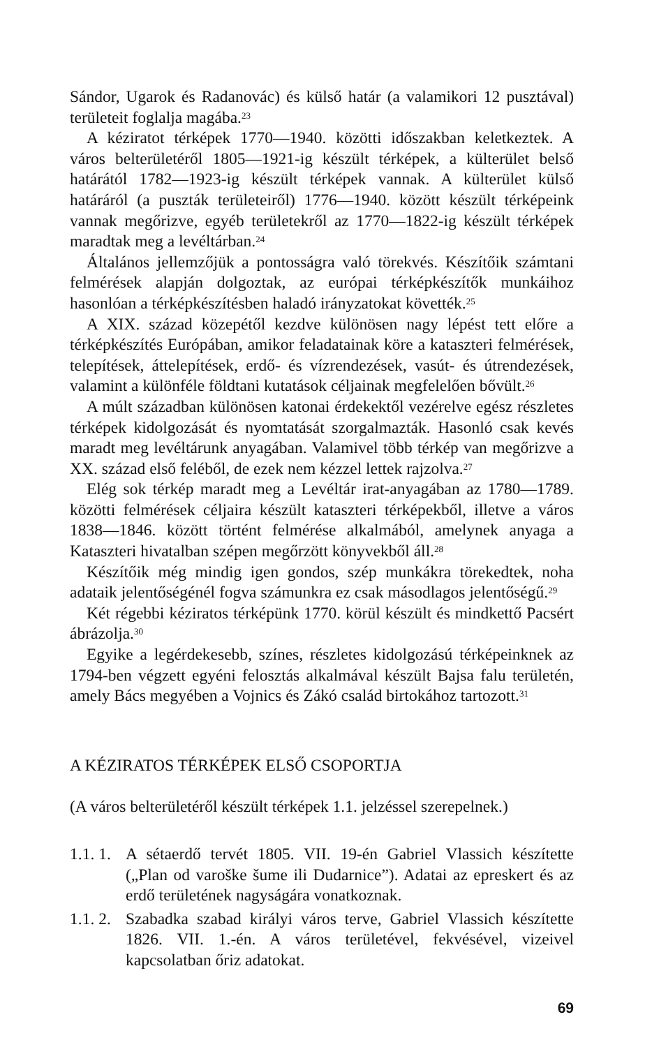Sándor, Ugarok és Radanovác) és külső határ (a valamikori 12 pusztával) területeit foglalja magába.<sup>23</sup>
A kéziratot térképek 1770—1940. közötti időszakban keletkeztek. A város belterületéről 1805—1921-ig készült térképek, a külterület belső határától 1782—1923-ig készült térképek vannak. A külterület külső határáról (a puszták területeiről) 1776—1940. között készült térképeink vannak megőrizve, egyéb területekről az 1770—1822-ig készült térképek maradtak meg a levéltárban.<sup>24</sup>
Általános jellemzőjük a pontosságra való törekvés. Készítőik számtani felmérések alapján dolgoztak, az európai térképkészítők munkáihoz hasonlóan a térképkészítésben haladó irányzatokat követték.<sup>25</sup>
A XIX. század közepétől kezdve különösen nagy lépést tett előre a térképkészítés Európában, amikor feladatainak köre a kataszteri felmérések, telepítések, áttelepítések, erdő- és vízrendezések, vasút- és útrendezések, valamint a különféle földtani kutatások céljainak megfelelően bővült.<sup>26</sup>
A múlt században különösen katonai érdekektől vezérelve egész részletes térképek kidolgozását és nyomtatását szorgalmazták. Hasonló csak kevés maradt meg levéltárunk anyagában. Valamivel több térkép van megőrizve a XX. század első feléből, de ezek nem kézzel lettek rajzolva.<sup>27</sup>
Elég sok térkép maradt meg a Levéltár irat-anyagában az 1780—1789. közötti felmérések céljaira készült kataszteri térképekből, illetve a város 1838—1846. között történt felmérése alkalmából, amelynek anyaga a Kataszteri hivatalban szépen megőrzött könyvekből áll.<sup>28</sup>
Készítőik még mindig igen gondos, szép munkákra törekedtek, noha adataik jelentőségénél fogva számunkra ez csak másodlagos jelentőségű.<sup>29</sup>
Két régebbi kéziratos térképünk 1770. körül készült és mindkettő Pacsért ábrázolja.<sup>30</sup>
Egyike a legérdekesebb, színes, részletes kidolgozású térképeinknek az 1794-ben végzett egyéni felosztás alkalmával készült Bajsa falu területén, amely Bács megyében a Vojnics és Zákó család birtokához tartozott.<sup>31</sup>
A KÉZIRATOS TÉRKÉPEK ELSŐ CSOPORTJA
(A város belterületéről készült térképek 1.1. jelzéssel szerepelnek.)
1.1. 1. A sétaerdő tervét 1805. VII. 19-én Gabriel Vlassich készítette („Plan od varoške šume ili Dudarnice”). Adatai az epreskert és az erdő területének nagyságára vonatkoznak.
1.1. 2. Szabadka szabad királyi város terve, Gabriel Vlassich készítette 1826. VII. 1.-én. A város területével, fekvésével, vizeivel kapcsolatban őriz adatokat.
69